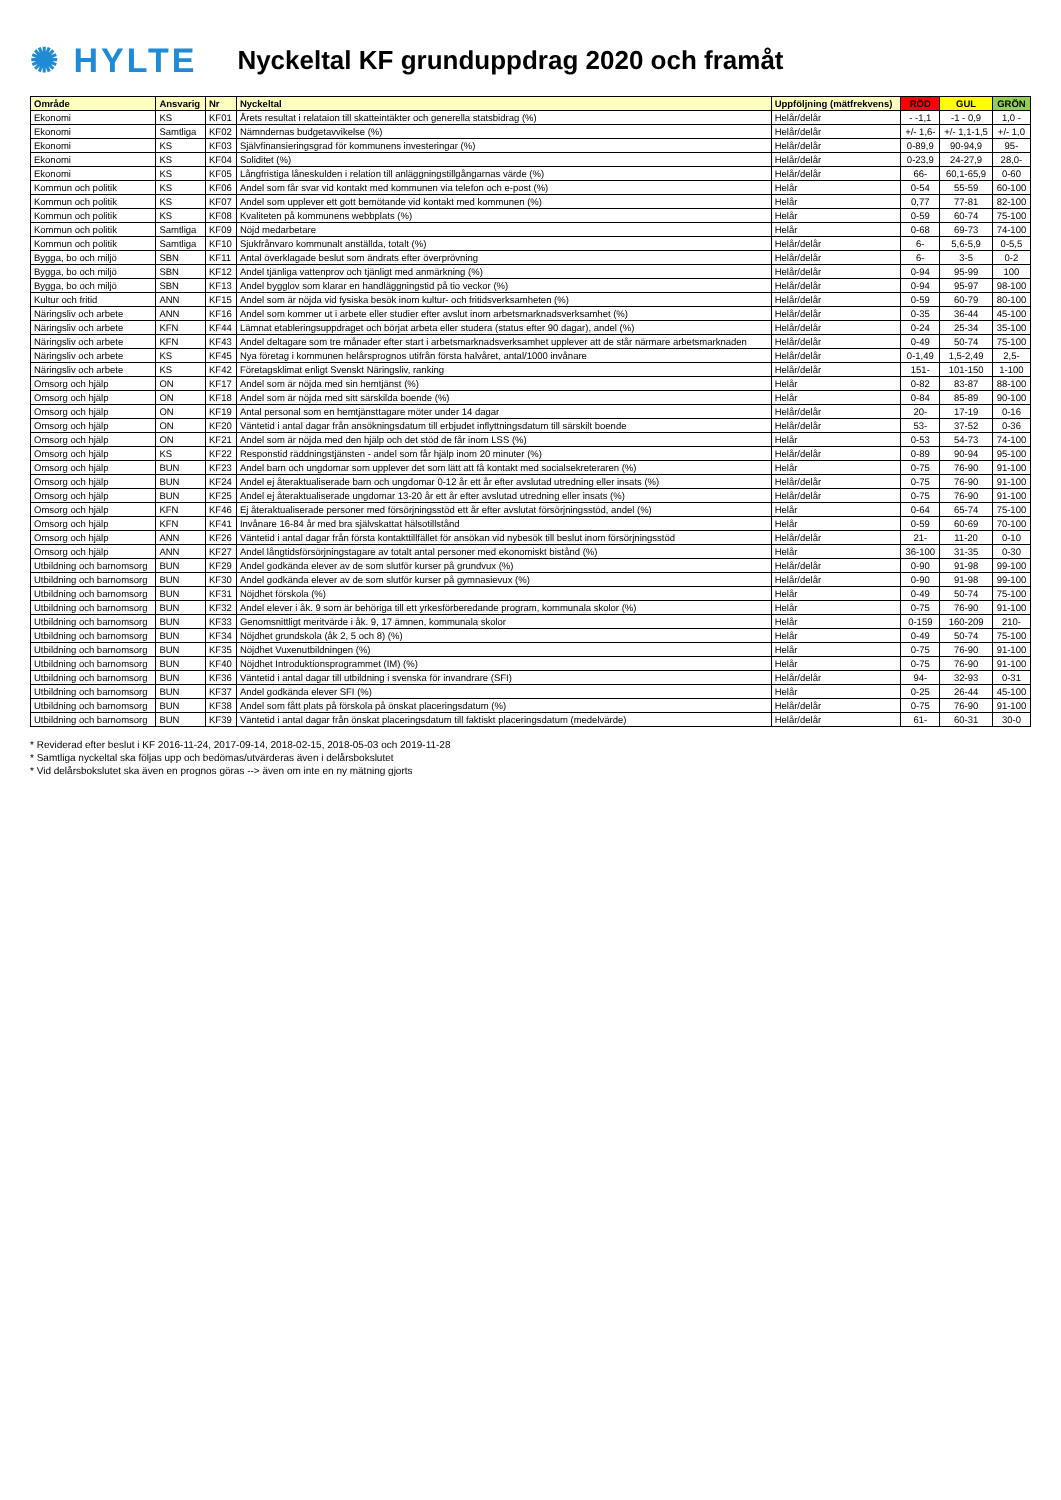✺ HYLTE
Nyckeltal KF grunduppdrag 2020 och framåt
| Område | Ansvarig | Nr | Nyckeltal | Uppföljning (mätfrekvens) | RÖD | GUL | GRÖN |
| --- | --- | --- | --- | --- | --- | --- | --- |
| Ekonomi | KS | KF01 | Årets resultat i relataion till skatteintäkter och generella statsbidrag (%) | Helår/delår | - -1,1 | -1 - 0,9 | 1,0 - |
| Ekonomi | Samtliga | KF02 | Nämndernas budgetavvikelse (%) | Helår/delår | +/- 1,6- | +/- 1,1-1,5 | +/- 1,0 |
| Ekonomi | KS | KF03 | Självfinansieringsgrad för kommunens investeringar (%) | Helår/delår | 0-89,9 | 90-94,9 | 95- |
| Ekonomi | KS | KF04 | Soliditet (%) | Helår/delår | 0-23,9 | 24-27,9 | 28,0- |
| Ekonomi | KS | KF05 | Långfristiga låneskulden i relation till anläggningstillgångarnas värde (%) | Helår/delår | 66- | 60,1-65,9 | 0-60 |
| Kommun och politik | KS | KF06 | Andel som får svar vid kontakt med kommunen via telefon och e-post (%) | Helår | 0-54 | 55-59 | 60-100 |
| Kommun och politik | KS | KF07 | Andel som upplever ett gott bemötande vid kontakt med kommunen (%) | Helår | 0,77 | 77-81 | 82-100 |
| Kommun och politik | KS | KF08 | Kvaliteten på kommunens webbplats (%) | Helår | 0-59 | 60-74 | 75-100 |
| Kommun och politik | Samtliga | KF09 | Nöjd medarbetare | Helår | 0-68 | 69-73 | 74-100 |
| Kommun och politik | Samtliga | KF10 | Sjukfrånvaro kommunalt anställda, totalt (%) | Helår/delår | 6- | 5,6-5,9 | 0-5,5 |
| Bygga, bo och miljö | SBN | KF11 | Antal överklagade beslut som ändrats efter överprövning | Helår/delår | 6- | 3-5 | 0-2 |
| Bygga, bo och miljö | SBN | KF12 | Andel tjänliga vattenprov och tjänligt med anmärkning (%) | Helår/delår | 0-94 | 95-99 | 100 |
| Bygga, bo och miljö | SBN | KF13 | Andel bygglov som klarar en handläggningstid på tio veckor (%) | Helår/delår | 0-94 | 95-97 | 98-100 |
| Kultur och fritid | ANN | KF15 | Andel som är nöjda vid fysiska besök inom kultur- och fritidsverksamheten (%) | Helår/delår | 0-59 | 60-79 | 80-100 |
| Näringsliv och arbete | ANN | KF16 | Andel som kommer ut i arbete eller studier efter avslut inom arbetsmarknadsverksamhet (%) | Helår/delår | 0-35 | 36-44 | 45-100 |
| Näringsliv och arbete | KFN | KF44 | Lämnat etableringsuppdraget och börjat arbeta eller studera (status efter 90 dagar), andel (%) | Helår/delår | 0-24 | 25-34 | 35-100 |
| Näringsliv och arbete | KFN | KF43 | Andel deltagare som tre månader efter start i arbetsmarknadsverksamhet upplever att de står närmare arbetsmarknaden | Helår/delår | 0-49 | 50-74 | 75-100 |
| Näringsliv och arbete | KS | KF45 | Nya företag i kommunen helårsprognos utifrån första halvåret, antal/1000 invånare | Helår/delår | 0-1,49 | 1,5-2,49 | 2,5- |
| Näringsliv och arbete | KS | KF42 | Företagsklimat enligt Svenskt Näringsliv, ranking | Helår/delår | 151- | 101-150 | 1-100 |
| Omsorg och hjälp | ON | KF17 | Andel som är nöjda med sin hemtjänst (%) | Helår | 0-82 | 83-87 | 88-100 |
| Omsorg och hjälp | ON | KF18 | Andel som är nöjda med sitt särskilda boende (%) | Helår | 0-84 | 85-89 | 90-100 |
| Omsorg och hjälp | ON | KF19 | Antal personal som en hemtjänsttagare möter under 14 dagar | Helår/delår | 20- | 17-19 | 0-16 |
| Omsorg och hjälp | ON | KF20 | Väntetid i antal dagar från ansökningsdatum till erbjudet inflyttningsdatum till särskilt boende | Helår/delår | 53- | 37-52 | 0-36 |
| Omsorg och hjälp | ON | KF21 | Andel som är nöjda med den hjälp och det stöd de får inom LSS (%) | Helår | 0-53 | 54-73 | 74-100 |
| Omsorg och hjälp | KS | KF22 | Responstid räddningstjänsten - andel som får hjälp inom 20 minuter (%) | Helår/delår | 0-89 | 90-94 | 95-100 |
| Omsorg och hjälp | BUN | KF23 | Andel barn och ungdomar som upplever det som lätt att få kontakt med socialsekreteraren (%) | Helår | 0-75 | 76-90 | 91-100 |
| Omsorg och hjälp | BUN | KF24 | Andel ej återaktualiserade barn och ungdomar 0-12 år ett år efter avslutad utredning eller insats (%) | Helår/delår | 0-75 | 76-90 | 91-100 |
| Omsorg och hjälp | BUN | KF25 | Andel ej återaktualiserade ungdomar 13-20 år ett år efter avslutad utredning eller insats (%) | Helår/delår | 0-75 | 76-90 | 91-100 |
| Omsorg och hjälp | KFN | KF46 | Ej återaktualiserade personer med försörjningsstöd ett år efter avslutat försörjningsstöd, andel (%) | Helår | 0-64 | 65-74 | 75-100 |
| Omsorg och hjälp | KFN | KF41 | Invånare 16-84 år med bra självskattat hälsotillstånd | Helår | 0-59 | 60-69 | 70-100 |
| Omsorg och hjälp | ANN | KF26 | Väntetid i antal dagar från första kontakttillfället för ansökan vid nybesök till beslut inom försörjningsstöd | Helår/delår | 21- | 11-20 | 0-10 |
| Omsorg och hjälp | ANN | KF27 | Andel långtidsförsörjningstagare av totalt antal personer med ekonomiskt bistånd (%) | Helår | 36-100 | 31-35 | 0-30 |
| Utbildning och barnomsorg | BUN | KF29 | Andel godkända elever av de som slutför kurser på grundvux (%) | Helår/delår | 0-90 | 91-98 | 99-100 |
| Utbildning och barnomsorg | BUN | KF30 | Andel godkända elever av de som slutför kurser på gymnasievux (%) | Helår/delår | 0-90 | 91-98 | 99-100 |
| Utbildning och barnomsorg | BUN | KF31 | Nöjdhet förskola (%) | Helår | 0-49 | 50-74 | 75-100 |
| Utbildning och barnomsorg | BUN | KF32 | Andel elever i åk. 9 som är behöriga till ett yrkesförberedande program, kommunala skolor (%) | Helår | 0-75 | 76-90 | 91-100 |
| Utbildning och barnomsorg | BUN | KF33 | Genomsnittligt meritvärde i åk. 9, 17 ämnen, kommunala skolor | Helår | 0-159 | 160-209 | 210- |
| Utbildning och barnomsorg | BUN | KF34 | Nöjdhet grundskola (åk 2, 5 och 8) (%) | Helår | 0-49 | 50-74 | 75-100 |
| Utbildning och barnomsorg | BUN | KF35 | Nöjdhet Vuxenutbildningen (%) | Helår | 0-75 | 76-90 | 91-100 |
| Utbildning och barnomsorg | BUN | KF40 | Nöjdhet Introduktionsprogrammet (IM) (%) | Helår | 0-75 | 76-90 | 91-100 |
| Utbildning och barnomsorg | BUN | KF36 | Väntetid i antal dagar till utbildning i svenska för invandrare (SFI) | Helår/delår | 94- | 32-93 | 0-31 |
| Utbildning och barnomsorg | BUN | KF37 | Andel godkända elever SFI (%) | Helår | 0-25 | 26-44 | 45-100 |
| Utbildning och barnomsorg | BUN | KF38 | Andel som fått plats på förskola på önskat placeringsdatum (%) | Helår/delår | 0-75 | 76-90 | 91-100 |
| Utbildning och barnomsorg | BUN | KF39 | Väntetid i antal dagar från önskat placeringsdatum till faktiskt placeringsdatum (medelvärde) | Helår/delår | 61- | 60-31 | 30-0 |
* Reviderad efter beslut i KF 2016-11-24, 2017-09-14, 2018-02-15, 2018-05-03 och 2019-11-28
* Samtliga nyckeltal ska följas upp och bedömas/utvärderas även i delårsbokslutet
* Vid delårsbokslutet ska även en prognos göras --> även om inte en ny mätning gjorts